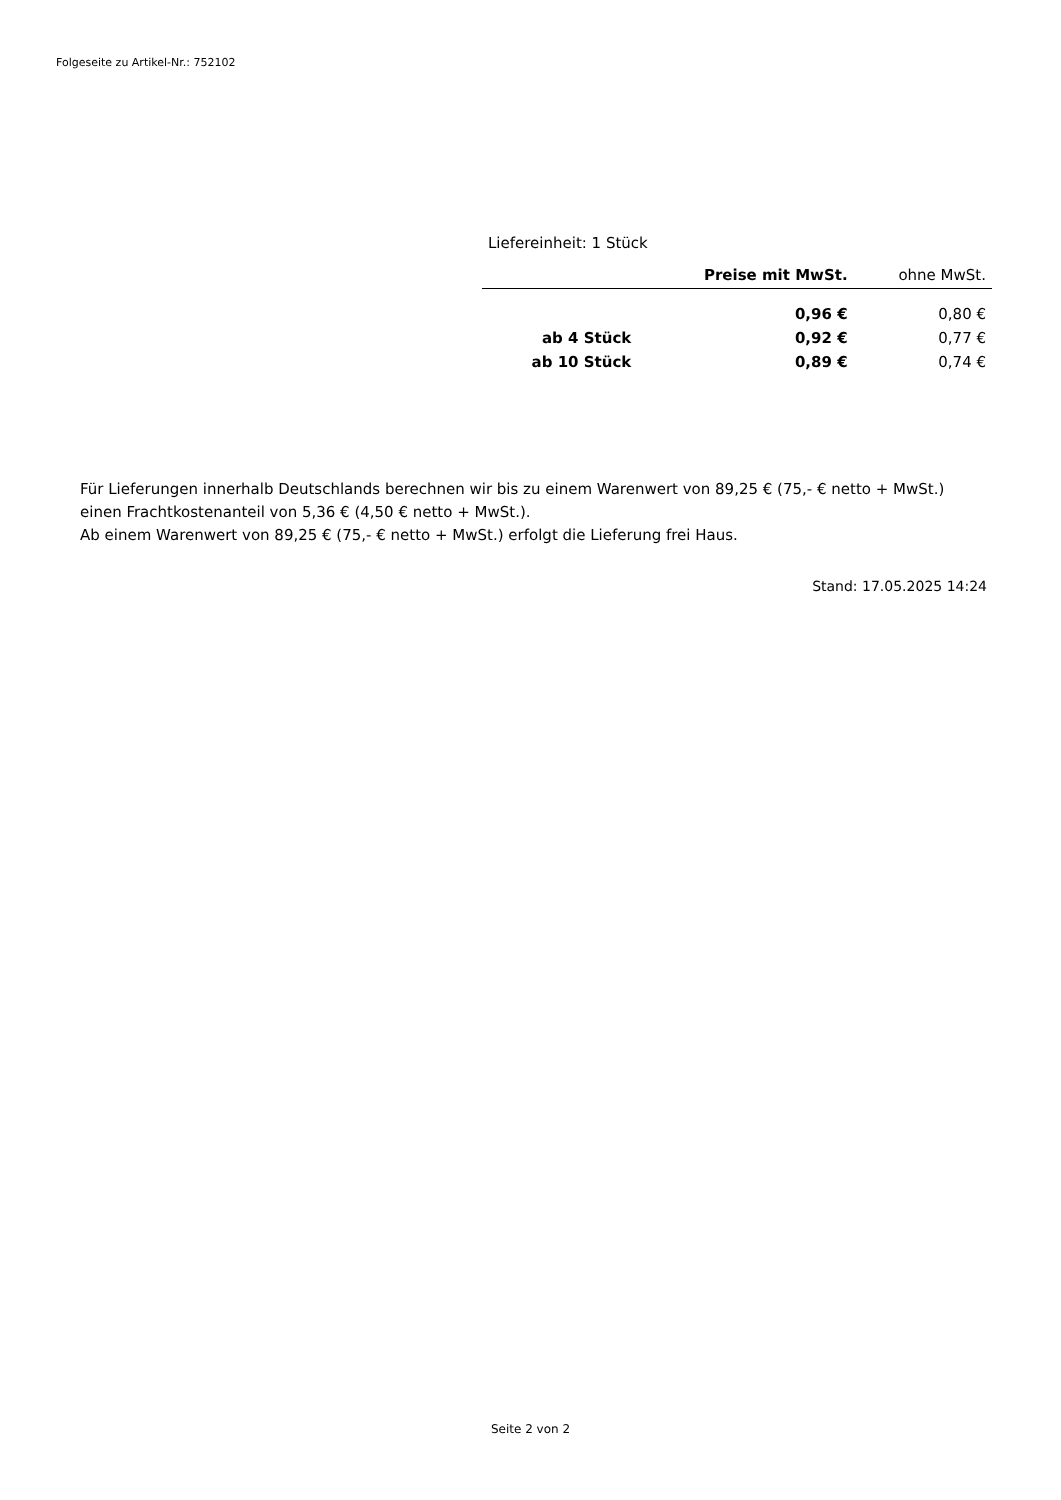Folgeseite zu Artikel-Nr.: 752102
Liefereinheit: 1 Stück
| | Preise mit MwSt. | ohne MwSt. |
| --- | --- | --- |
| | 0,96 € | 0,80 € |
| ab 4 Stück | 0,92 € | 0,77 € |
| ab 10 Stück | 0,89 € | 0,74 € |
Für Lieferungen innerhalb Deutschlands berechnen wir bis zu einem Warenwert von 89,25 € (75,- € netto + MwSt.)
einen Frachtkostenanteil von 5,36 € (4,50 € netto + MwSt.).
Ab einem Warenwert von 89,25 € (75,- € netto + MwSt.) erfolgt die Lieferung frei Haus.
Stand: 17.05.2025 14:24
Seite 2 von 2